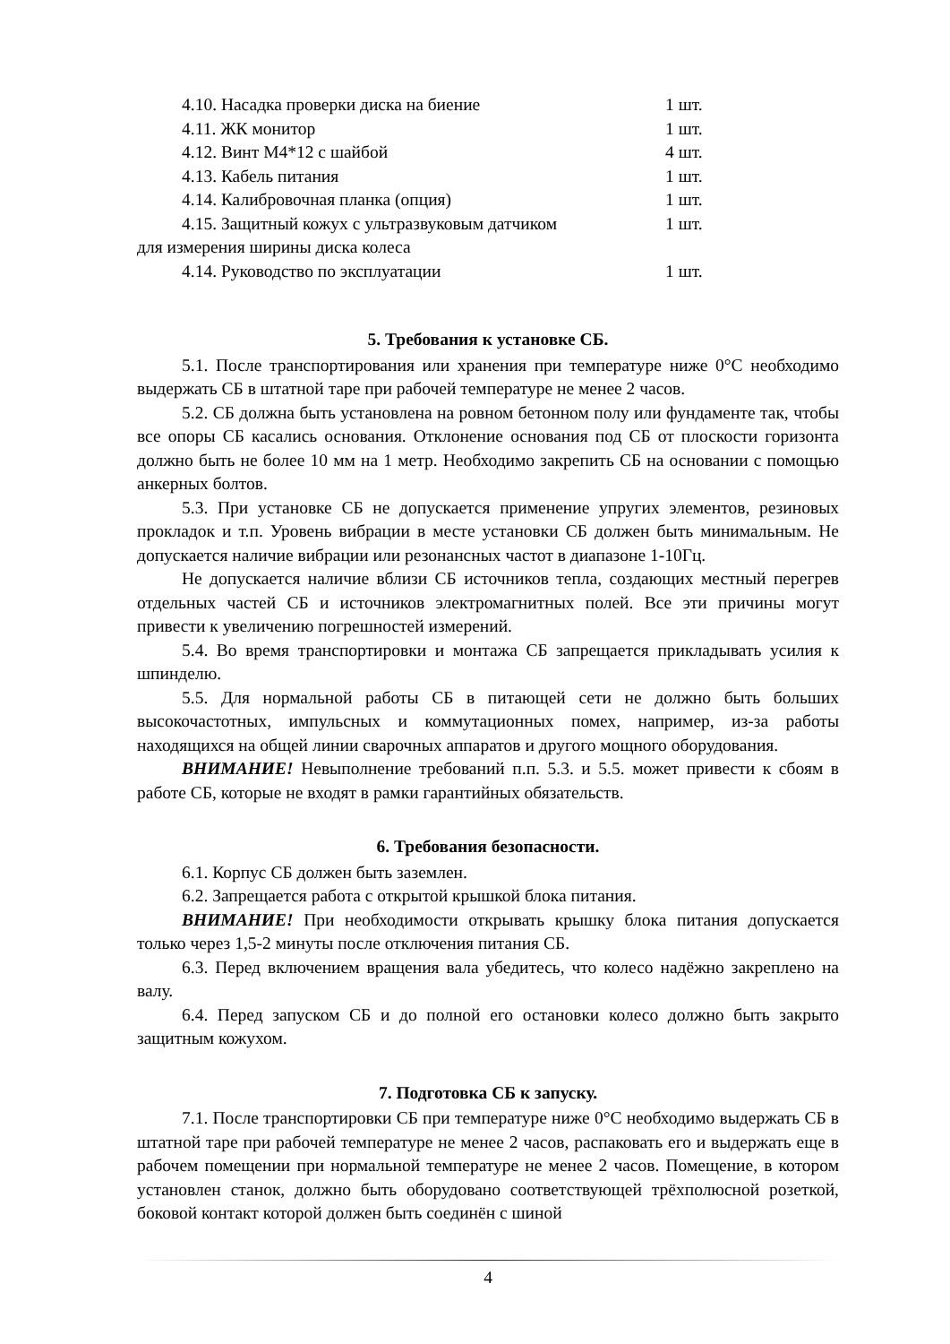4.10. Насадка проверки диска на биение 1 шт.
4.11. ЖК монитор 1 шт.
4.12. Винт М4*12 с шайбой 4 шт.
4.13. Кабель питания 1 шт.
4.14. Калибровочная планка (опция) 1 шт.
4.15. Защитный кожух с ультразвуковым датчиком 1 шт.
для измерения ширины диска колеса
4.14. Руководство по эксплуатации 1 шт.
5. Требования к установке СБ.
5.1. После транспортирования или хранения при температуре ниже 0°С необходимо выдержать СБ в штатной таре при рабочей температуре не менее 2 часов.
5.2. СБ должна быть установлена на ровном бетонном полу или фундаменте так, чтобы все опоры СБ касались основания. Отклонение основания под СБ от плоскости горизонта должно быть не более 10 мм на 1 метр. Необходимо закрепить СБ на основании с помощью анкерных болтов.
5.3. При установке СБ не допускается применение упругих элементов, резиновых прокладок и т.п. Уровень вибрации в месте установки СБ должен быть минимальным. Не допускается наличие вибрации или резонансных частот в диапазоне 1-10Гц.
Не допускается наличие вблизи СБ источников тепла, создающих местный перегрев отдельных частей СБ и источников электромагнитных полей. Все эти причины могут привести к увеличению погрешностей измерений.
5.4. Во время транспортировки и монтажа СБ запрещается прикладывать усилия к шпинделю.
5.5. Для нормальной работы СБ в питающей сети не должно быть больших высокочастотных, импульсных и коммутационных помех, например, из-за работы находящихся на общей линии сварочных аппаратов и другого мощного оборудования.
ВНИМАНИЕ! Невыполнение требований п.п. 5.3. и 5.5. может привести к сбоям в работе СБ, которые не входят в рамки гарантийных обязательств.
6. Требования безопасности.
6.1. Корпус СБ должен быть заземлен.
6.2. Запрещается работа с открытой крышкой блока питания.
ВНИМАНИЕ! При необходимости открывать крышку блока питания допускается только через 1,5-2 минуты после отключения питания СБ.
6.3. Перед включением вращения вала убедитесь, что колесо надёжно закреплено на валу.
6.4. Перед запуском СБ и до полной его остановки колесо должно быть закрыто защитным кожухом.
7. Подготовка СБ к запуску.
7.1. После транспортировки СБ при температуре ниже 0°С необходимо выдержать СБ в штатной таре при рабочей температуре не менее 2 часов, распаковать его и выдержать еще в рабочем помещении при нормальной температуре не менее 2 часов. Помещение, в котором установлен станок, должно быть оборудовано соответствующей трёхполюсной розеткой, боковой контакт которой должен быть соединён с шиной
4